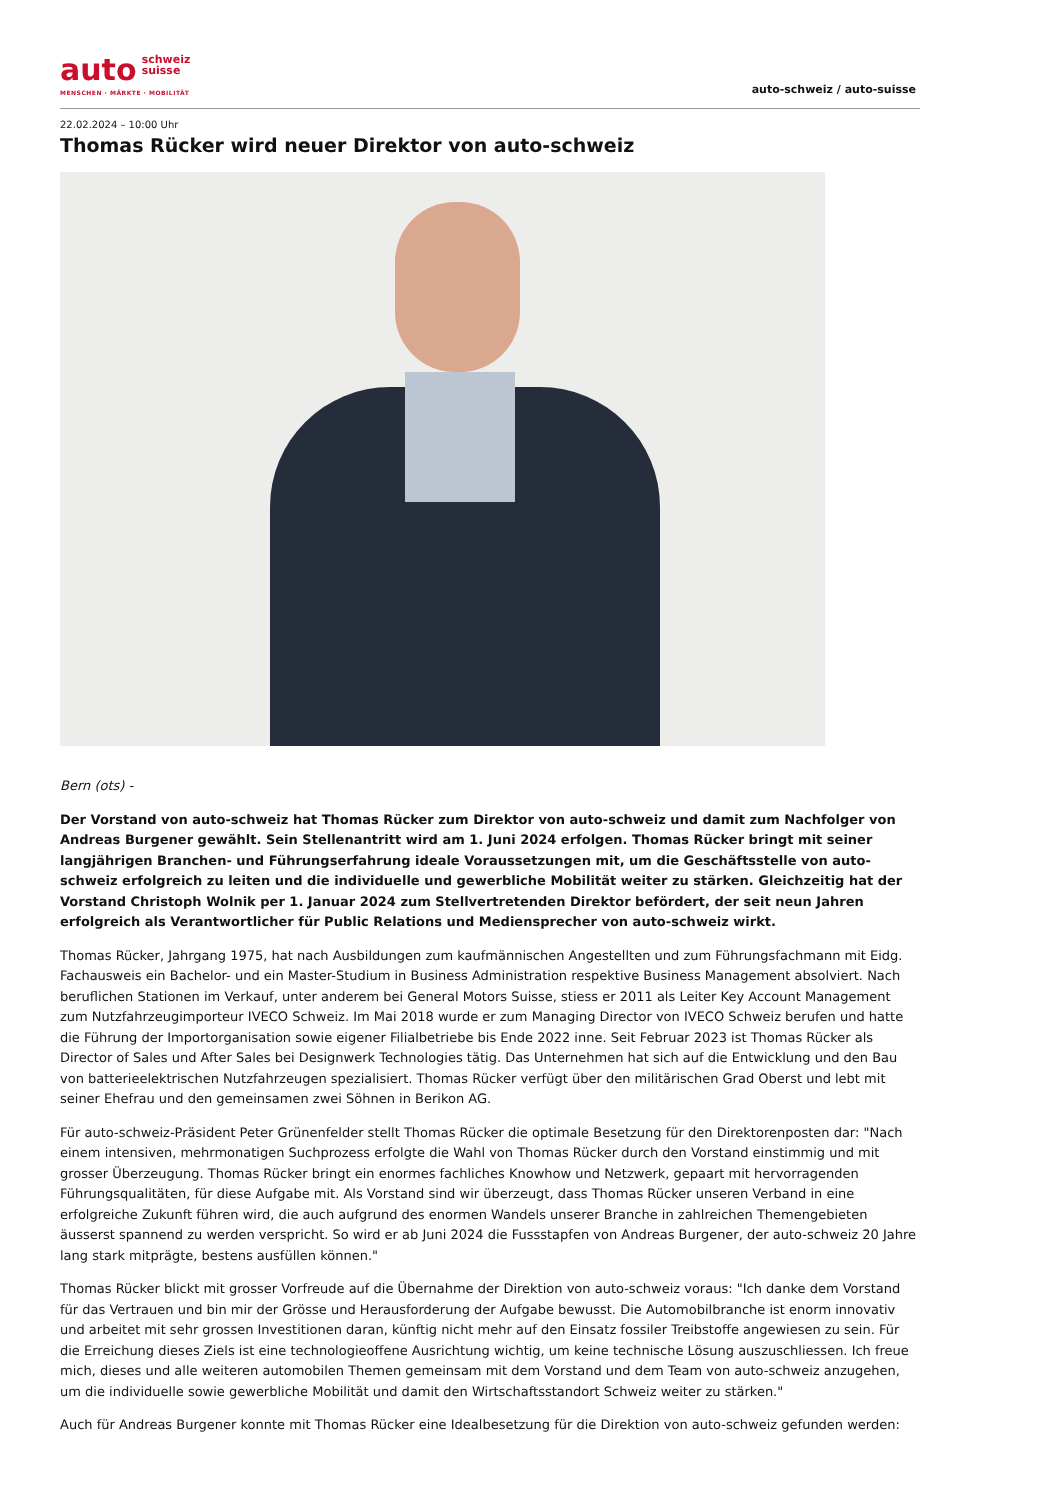auto schweiz
suisse
MENSCHEN · MÄRKTE · MOBILITÄT
auto-schweiz / auto-suisse
22.02.2024 – 10:00 Uhr
Thomas Rücker wird neuer Direktor von auto-schweiz
Bern (ots) -
Der Vorstand von auto-schweiz hat Thomas Rücker zum Direktor von auto-schweiz und damit zum Nachfolger von Andreas Burgener gewählt. Sein Stellenantritt wird am 1. Juni 2024 erfolgen. Thomas Rücker bringt mit seiner langjährigen Branchen- und Führungserfahrung ideale Voraussetzungen mit, um die Geschäftsstelle von auto-schweiz erfolgreich zu leiten und die individuelle und gewerbliche Mobilität weiter zu stärken. Gleichzeitig hat der Vorstand Christoph Wolnik per 1. Januar 2024 zum Stellvertretenden Direktor befördert, der seit neun Jahren erfolgreich als Verantwortlicher für Public Relations und Mediensprecher von auto-schweiz wirkt.
Thomas Rücker, Jahrgang 1975, hat nach Ausbildungen zum kaufmännischen Angestellten und zum Führungsfachmann mit Eidg. Fachausweis ein Bachelor- und ein Master-Studium in Business Administration respektive Business Management absolviert. Nach beruflichen Stationen im Verkauf, unter anderem bei General Motors Suisse, stiess er 2011 als Leiter Key Account Management zum Nutzfahrzeugimporteur IVECO Schweiz. Im Mai 2018 wurde er zum Managing Director von IVECO Schweiz berufen und hatte die Führung der Importorganisation sowie eigener Filialbetriebe bis Ende 2022 inne. Seit Februar 2023 ist Thomas Rücker als Director of Sales und After Sales bei Designwerk Technologies tätig. Das Unternehmen hat sich auf die Entwicklung und den Bau von batterieelektrischen Nutzfahrzeugen spezialisiert. Thomas Rücker verfügt über den militärischen Grad Oberst und lebt mit seiner Ehefrau und den gemeinsamen zwei Söhnen in Berikon AG.
Für auto-schweiz-Präsident Peter Grünenfelder stellt Thomas Rücker die optimale Besetzung für den Direktorenposten dar: "Nach einem intensiven, mehrmonatigen Suchprozess erfolgte die Wahl von Thomas Rücker durch den Vorstand einstimmig und mit grosser Überzeugung. Thomas Rücker bringt ein enormes fachliches Knowhow und Netzwerk, gepaart mit hervorragenden Führungsqualitäten, für diese Aufgabe mit. Als Vorstand sind wir überzeugt, dass Thomas Rücker unseren Verband in eine erfolgreiche Zukunft führen wird, die auch aufgrund des enormen Wandels unserer Branche in zahlreichen Themengebieten äusserst spannend zu werden verspricht. So wird er ab Juni 2024 die Fussstapfen von Andreas Burgener, der auto-schweiz 20 Jahre lang stark mitprägte, bestens ausfüllen können."
Thomas Rücker blickt mit grosser Vorfreude auf die Übernahme der Direktion von auto-schweiz voraus: "Ich danke dem Vorstand für das Vertrauen und bin mir der Grösse und Herausforderung der Aufgabe bewusst. Die Automobilbranche ist enorm innovativ und arbeitet mit sehr grossen Investitionen daran, künftig nicht mehr auf den Einsatz fossiler Treibstoffe angewiesen zu sein. Für die Erreichung dieses Ziels ist eine technologieoffene Ausrichtung wichtig, um keine technische Lösung auszuschliessen. Ich freue mich, dieses und alle weiteren automobilen Themen gemeinsam mit dem Vorstand und dem Team von auto-schweiz anzugehen, um die individuelle sowie gewerbliche Mobilität und damit den Wirtschaftsstandort Schweiz weiter zu stärken."
Auch für Andreas Burgener konnte mit Thomas Rücker eine Idealbesetzung für die Direktion von auto-schweiz gefunden werden: